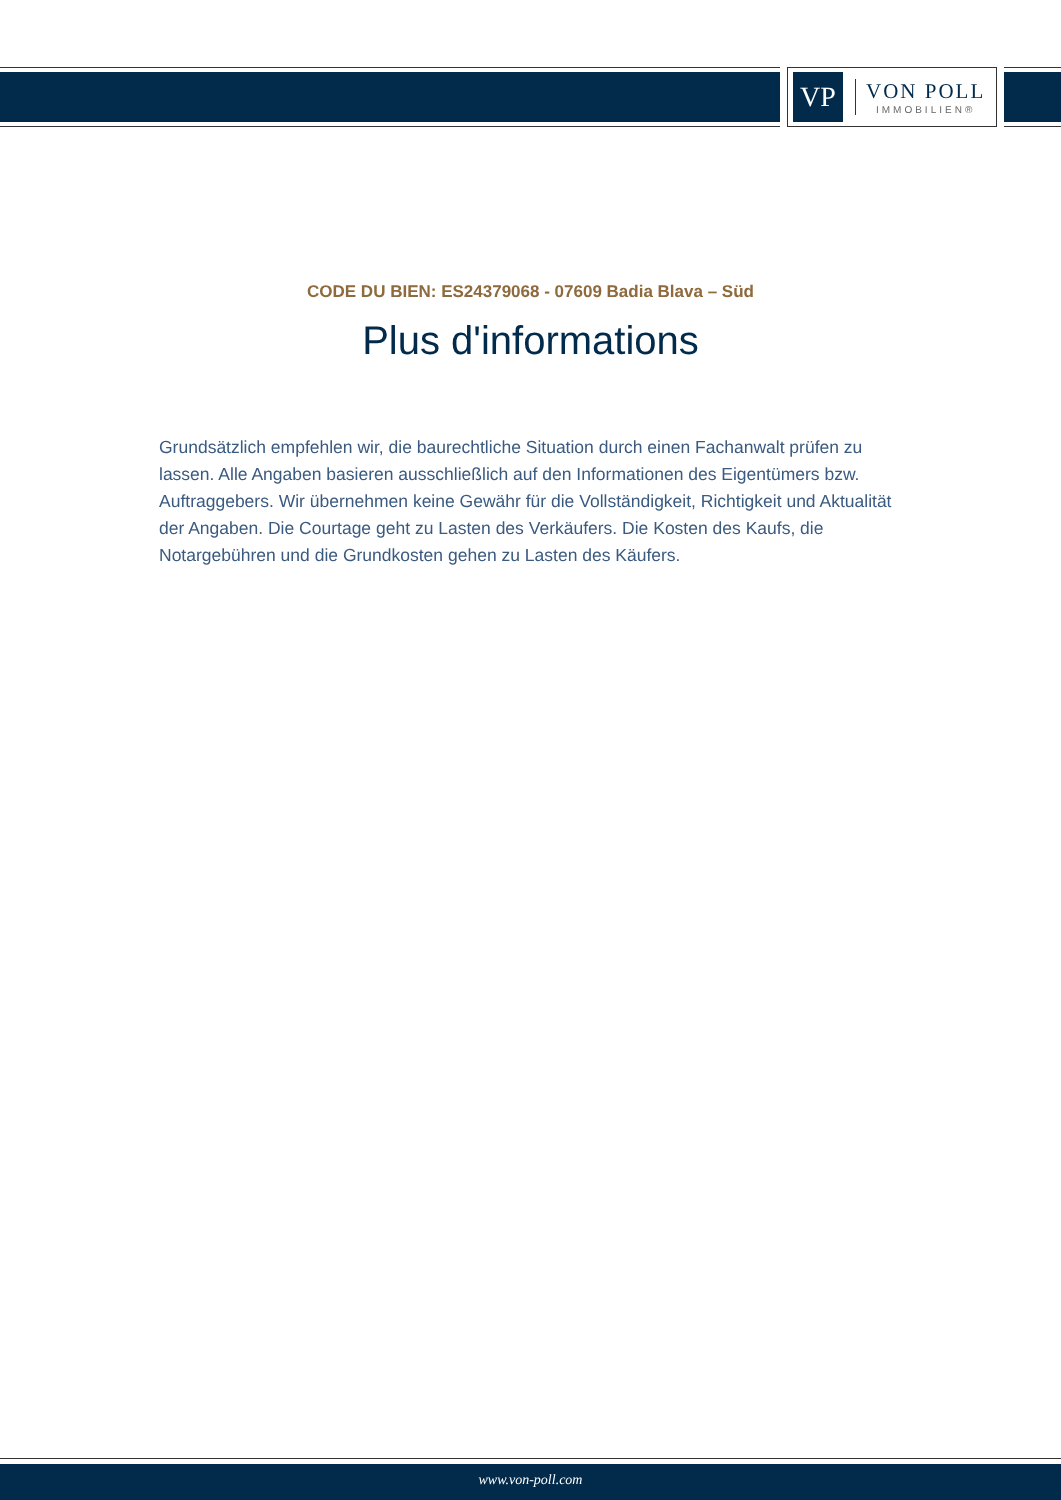VP
VON POLL
IMMOBILIEN®
CODE DU BIEN: ES24379068 - 07609 Badia Blava – Süd
Plus d'informations
Grundsätzlich empfehlen wir, die baurechtliche Situation durch einen Fachanwalt prüfen zu lassen. Alle Angaben basieren ausschließlich auf den Informationen des Eigentümers bzw. Auftraggebers. Wir übernehmen keine Gewähr für die Vollständigkeit, Richtigkeit und Aktualität der Angaben. Die Courtage geht zu Lasten des Verkäufers. Die Kosten des Kaufs, die Notargebühren und die Grundkosten gehen zu Lasten des Käufers.
www.von-poll.com